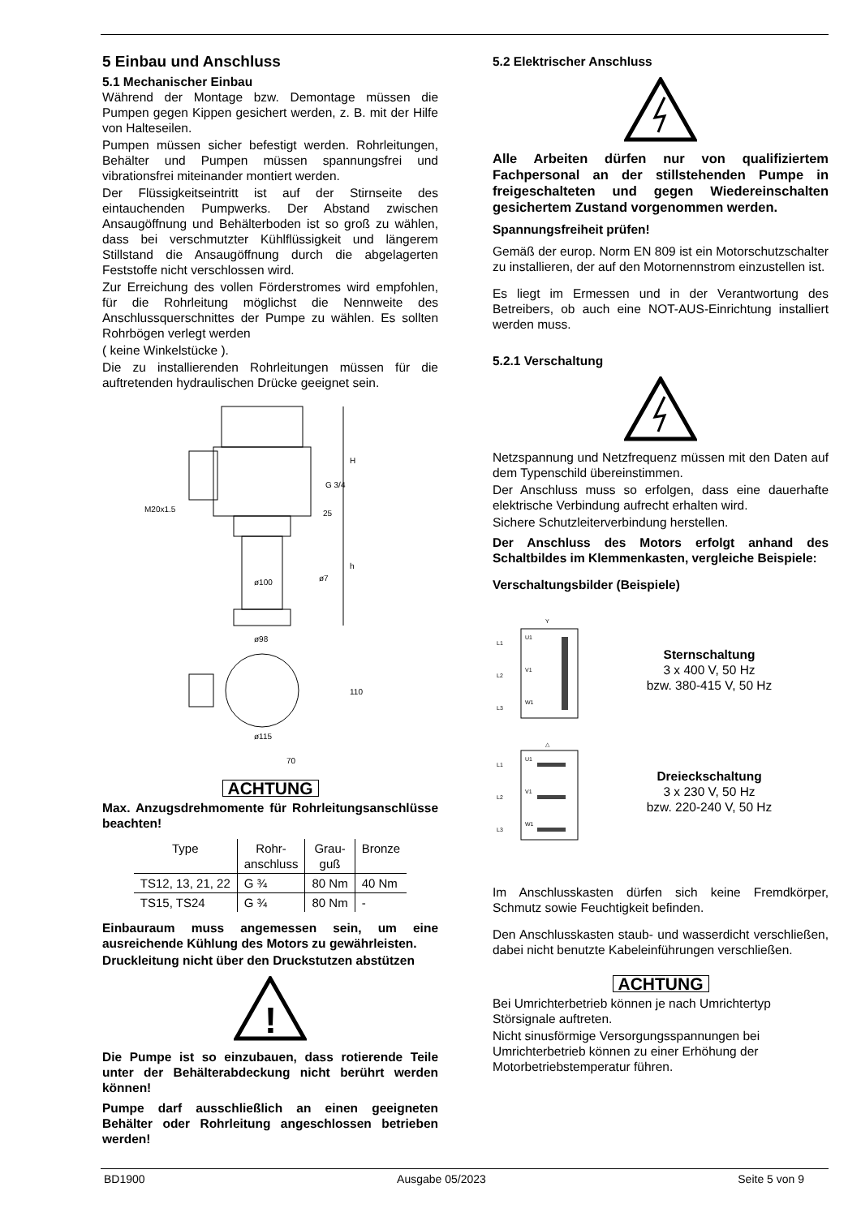5 Einbau und Anschluss
5.1 Mechanischer Einbau
Während der Montage bzw. Demontage müssen die Pumpen gegen Kippen gesichert werden, z. B. mit der Hilfe von Halteseilen.
Pumpen müssen sicher befestigt werden. Rohrleitungen, Behälter und Pumpen müssen spannungsfrei und vibrationsfrei miteinander montiert werden.
Der Flüssigkeitseintritt ist auf der Stirnseite des eintauchenden Pumpwerks. Der Abstand zwischen Ansaugöffnung und Behälterboden ist so groß zu wählen, dass bei verschmutzter Kühlflüssigkeit und längerem Stillstand die Ansaugöffnung durch die abgelagerten Feststoffe nicht verschlossen wird.
Zur Erreichung des vollen Förderstromes wird empfohlen, für die Rohrleitung möglichst die Nennweite des Anschlussquerschnittes der Pumpe zu wählen. Es sollten Rohrbögen verlegt werden
( keine Winkelstücke ).
Die zu installierenden Rohrleitungen müssen für die auftretenden hydraulischen Drücke geeignet sein.
H
h
G 3/4
M20x1.5
ø100
ø98
25
ø7
110
ø115
70
ACHTUNG
Max. Anzugsdrehmomente für Rohrleitungsanschlüsse beachten!
| Type | Rohr- anschluss | Grau- guß | Bronze |
| --- | --- | --- | --- |
| TS12, 13, 21, 22 | G ¾ | 80 Nm | 40 Nm |
| TS15, TS24 | G ¾ | 80 Nm | - |
Einbauraum muss angemessen sein, um eine ausreichende Kühlung des Motors zu gewährleisten.
Druckleitung nicht über den Druckstutzen abstützen
!
Die Pumpe ist so einzubauen, dass rotierende Teile unter der Behälterabdeckung nicht berührt werden können!
Pumpe darf ausschließlich an einen geeigneten Behälter oder Rohrleitung angeschlossen betrieben werden!
5.2 Elektrischer Anschluss
Alle Arbeiten dürfen nur von qualifiziertem Fachpersonal an der stillstehenden Pumpe in freigeschalteten und gegen Wiedereinschalten gesichertem Zustand vorgenommen werden.
Spannungsfreiheit prüfen!
Gemäß der europ. Norm EN 809 ist ein Motorschutzschalter zu installieren, der auf den Motornennstrom einzustellen ist.
Es liegt im Ermessen und in der Verantwortung des Betreibers, ob auch eine NOT-AUS-Einrichtung installiert werden muss.
5.2.1 Verschaltung
Netzspannung und Netzfrequenz müssen mit den Daten auf dem Typenschild übereinstimmen.
Der Anschluss muss so erfolgen, dass eine dauerhafte elektrische Verbindung aufrecht erhalten wird.
Sichere Schutzleiterverbindung herstellen.
Der Anschluss des Motors erfolgt anhand des Schaltbildes im Klemmenkasten, vergleiche Beispiele:
Verschaltungsbilder (Beispiele)
Y
L1
L2
L3
U1
V1
W1
Sternschaltung
3 x 400 V, 50 Hz
bzw. 380-415 V, 50 Hz
△
L1
L2
L3
U1
V1
W1
Dreieckschaltung
3 x 230 V, 50 Hz
bzw. 220-240 V, 50 Hz
Im Anschlusskasten dürfen sich keine Fremdkörper, Schmutz sowie Feuchtigkeit befinden.
Den Anschlusskasten staub- und wasserdicht verschließen, dabei nicht benutzte Kabeleinführungen verschließen.
ACHTUNG
Bei Umrichterbetrieb können je nach Umrichtertyp Störsignale auftreten.
Nicht sinusförmige Versorgungsspannungen bei Umrichterbetrieb können zu einer Erhöhung der Motorbetriebstemperatur führen.
BD1900 Ausgabe 05/2023 Seite 5 von 9